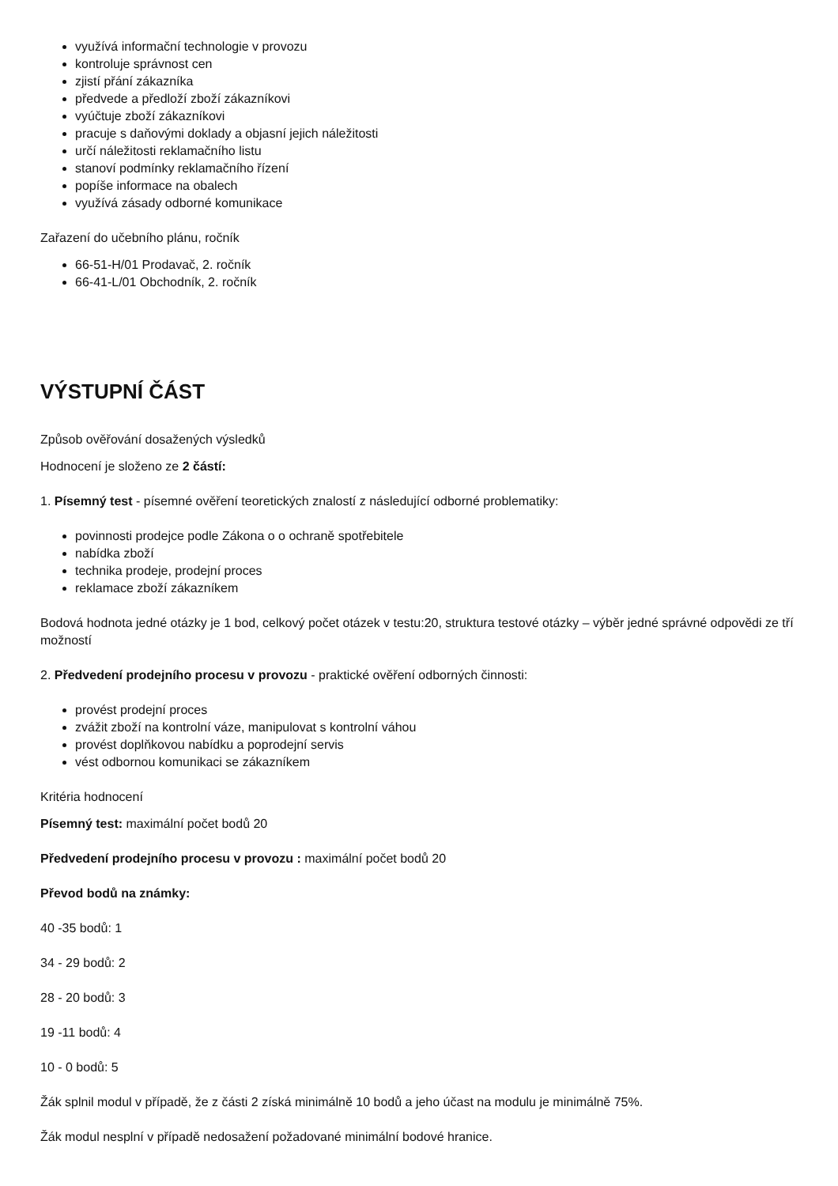využívá informační technologie v provozu
kontroluje správnost cen
zjistí přání zákazníka
předvede a předloží zboží zákazníkovi
vyúčtuje zboží zákazníkovi
pracuje s daňovými doklady a objasní jejich náležitosti
určí náležitosti reklamačního listu
stanoví podmínky reklamačního řízení
popíše informace na obalech
využívá zásady odborné komunikace
Zařazení do učebního plánu, ročník
66-51-H/01 Prodavač, 2. ročník
66-41-L/01 Obchodník, 2. ročník
VÝSTUPNÍ ČÁST
Způsob ověřování dosažených výsledků
Hodnocení je složeno ze 2 částí:
1. Písemný test - písemné ověření teoretických znalostí z následující odborné problematiky:
povinnosti prodejce podle Zákona o o ochraně spotřebitele
nabídka zboží
technika prodeje, prodejní proces
reklamace zboží zákazníkem
Bodová hodnota jedné otázky je 1 bod, celkový počet otázek v testu:20, struktura testové otázky – výběr jedné správné odpovědi ze tří možností
2. Předvedení prodejního procesu v provozu - praktické ověření odborných činnosti:
provést prodejní proces
zvážit zboží na kontrolní váze, manipulovat s kontrolní váhou
provést doplňkovou nabídku a poprodejní servis
vést odbornou komunikaci se zákazníkem
Kritéria hodnocení
Písemný test: maximální počet bodů 20
Předvedení prodejního procesu v provozu : maximální počet bodů 20
Převod bodů na známky:
40 -35 bodů: 1
34 - 29 bodů: 2
28 - 20 bodů: 3
19 -11 bodů: 4
10 - 0 bodů: 5
Žák splnil modul v případě, že z části 2 získá minimálně 10 bodů a jeho účast na modulu je minimálně 75%.
Žák modul nesplní v případě nedosažení požadované minimální bodové hranice.